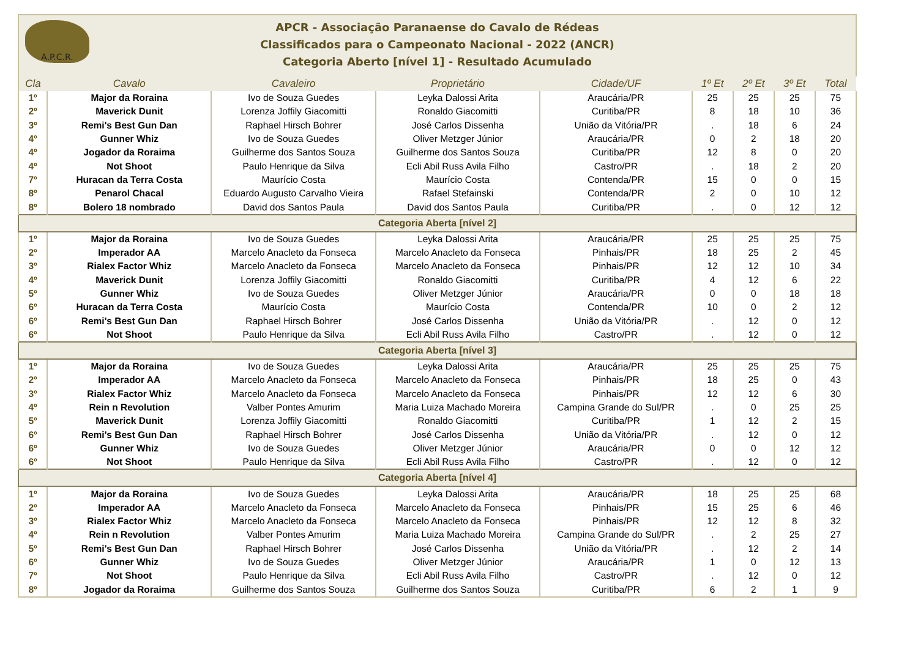A.P.C.R.
APCR - Associação Paranaense do Cavalo de Rédeas
Classificados para o Campeonato Nacional - 2022 (ANCR)
Categoria Aberto [nível 1] - Resultado Acumulado
| Cla | Cavalo | Cavaleiro | Proprietário | Cidade/UF | 1º Et | 2º Et | 3º Et | Total |
| --- | --- | --- | --- | --- | --- | --- | --- | --- |
| 1º | Major da Roraina | Ivo de Souza Guedes | Leyka Dalossi Arita | Araucária/PR | 25 | 25 | 25 | 75 |
| 2º | Maverick Dunit | Lorenza Joffily Giacomitti | Ronaldo Giacomitti | Curitiba/PR | 8 | 18 | 10 | 36 |
| 3º | Remi's Best Gun Dan | Raphael Hirsch Bohrer | José Carlos Dissenha | União da Vitória/PR | . | 18 | 6 | 24 |
| 4º | Gunner Whiz | Ivo de Souza Guedes | Oliver Metzger Júnior | Araucária/PR | 0 | 2 | 18 | 20 |
| 4º | Jogador da Roraima | Guilherme dos Santos Souza | Guilherme dos Santos Souza | Curitiba/PR | 12 | 8 | 0 | 20 |
| 4º | Not Shoot | Paulo Henrique da Silva | Ecli Abil Russ Avila Filho | Castro/PR | . | 18 | 2 | 20 |
| 7º | Huracan da Terra Costa | Maurício Costa | Maurício Costa | Contenda/PR | 15 | 0 | 0 | 15 |
| 8º | Penarol Chacal | Eduardo Augusto Carvalho Vieira | Rafael Stefainski | Contenda/PR | 2 | 0 | 10 | 12 |
| 8º | Bolero 18 nombrado | David dos Santos Paula | David dos Santos Paula | Curitiba/PR | . | 0 | 12 | 12 |
| Categoria Aberta [nível 2] | | | | | | | | |
| 1º | Major da Roraina | Ivo de Souza Guedes | Leyka Dalossi Arita | Araucária/PR | 25 | 25 | 25 | 75 |
| 2º | Imperador AA | Marcelo Anacleto da Fonseca | Marcelo Anacleto da Fonseca | Pinhais/PR | 18 | 25 | 2 | 45 |
| 3º | Rialex Factor Whiz | Marcelo Anacleto da Fonseca | Marcelo Anacleto da Fonseca | Pinhais/PR | 12 | 12 | 10 | 34 |
| 4º | Maverick Dunit | Lorenza Joffily Giacomitti | Ronaldo Giacomitti | Curitiba/PR | 4 | 12 | 6 | 22 |
| 5º | Gunner Whiz | Ivo de Souza Guedes | Oliver Metzger Júnior | Araucária/PR | 0 | 0 | 18 | 18 |
| 6º | Huracan da Terra Costa | Maurício Costa | Maurício Costa | Contenda/PR | 10 | 0 | 2 | 12 |
| 6º | Remi's Best Gun Dan | Raphael Hirsch Bohrer | José Carlos Dissenha | União da Vitória/PR | . | 12 | 0 | 12 |
| 6º | Not Shoot | Paulo Henrique da Silva | Ecli Abil Russ Avila Filho | Castro/PR | . | 12 | 0 | 12 |
| Categoria Aberta [nível 3] | | | | | | | | |
| 1º | Major da Roraina | Ivo de Souza Guedes | Leyka Dalossi Arita | Araucária/PR | 25 | 25 | 25 | 75 |
| 2º | Imperador AA | Marcelo Anacleto da Fonseca | Marcelo Anacleto da Fonseca | Pinhais/PR | 18 | 25 | 0 | 43 |
| 3º | Rialex Factor Whiz | Marcelo Anacleto da Fonseca | Marcelo Anacleto da Fonseca | Pinhais/PR | 12 | 12 | 6 | 30 |
| 4º | Rein n Revolution | Valber Pontes Amurim | Maria Luiza Machado Moreira | Campina Grande do Sul/PR | . | 0 | 25 | 25 |
| 5º | Maverick Dunit | Lorenza Joffily Giacomitti | Ronaldo Giacomitti | Curitiba/PR | 1 | 12 | 2 | 15 |
| 6º | Remi's Best Gun Dan | Raphael Hirsch Bohrer | José Carlos Dissenha | União da Vitória/PR | . | 12 | 0 | 12 |
| 6º | Gunner Whiz | Ivo de Souza Guedes | Oliver Metzger Júnior | Araucária/PR | 0 | 0 | 12 | 12 |
| 6º | Not Shoot | Paulo Henrique da Silva | Ecli Abil Russ Avila Filho | Castro/PR | . | 12 | 0 | 12 |
| Categoria Aberta [nível 4] | | | | | | | | |
| 1º | Major da Roraina | Ivo de Souza Guedes | Leyka Dalossi Arita | Araucária/PR | 18 | 25 | 25 | 68 |
| 2º | Imperador AA | Marcelo Anacleto da Fonseca | Marcelo Anacleto da Fonseca | Pinhais/PR | 15 | 25 | 6 | 46 |
| 3º | Rialex Factor Whiz | Marcelo Anacleto da Fonseca | Marcelo Anacleto da Fonseca | Pinhais/PR | 12 | 12 | 8 | 32 |
| 4º | Rein n Revolution | Valber Pontes Amurim | Maria Luiza Machado Moreira | Campina Grande do Sul/PR | . | 2 | 25 | 27 |
| 5º | Remi's Best Gun Dan | Raphael Hirsch Bohrer | José Carlos Dissenha | União da Vitória/PR | . | 12 | 2 | 14 |
| 6º | Gunner Whiz | Ivo de Souza Guedes | Oliver Metzger Júnior | Araucária/PR | 1 | 0 | 12 | 13 |
| 7º | Not Shoot | Paulo Henrique da Silva | Ecli Abil Russ Avila Filho | Castro/PR | . | 12 | 0 | 12 |
| 8º | Jogador da Roraima | Guilherme dos Santos Souza | Guilherme dos Santos Souza | Curitiba/PR | 6 | 2 | 1 | 9 |